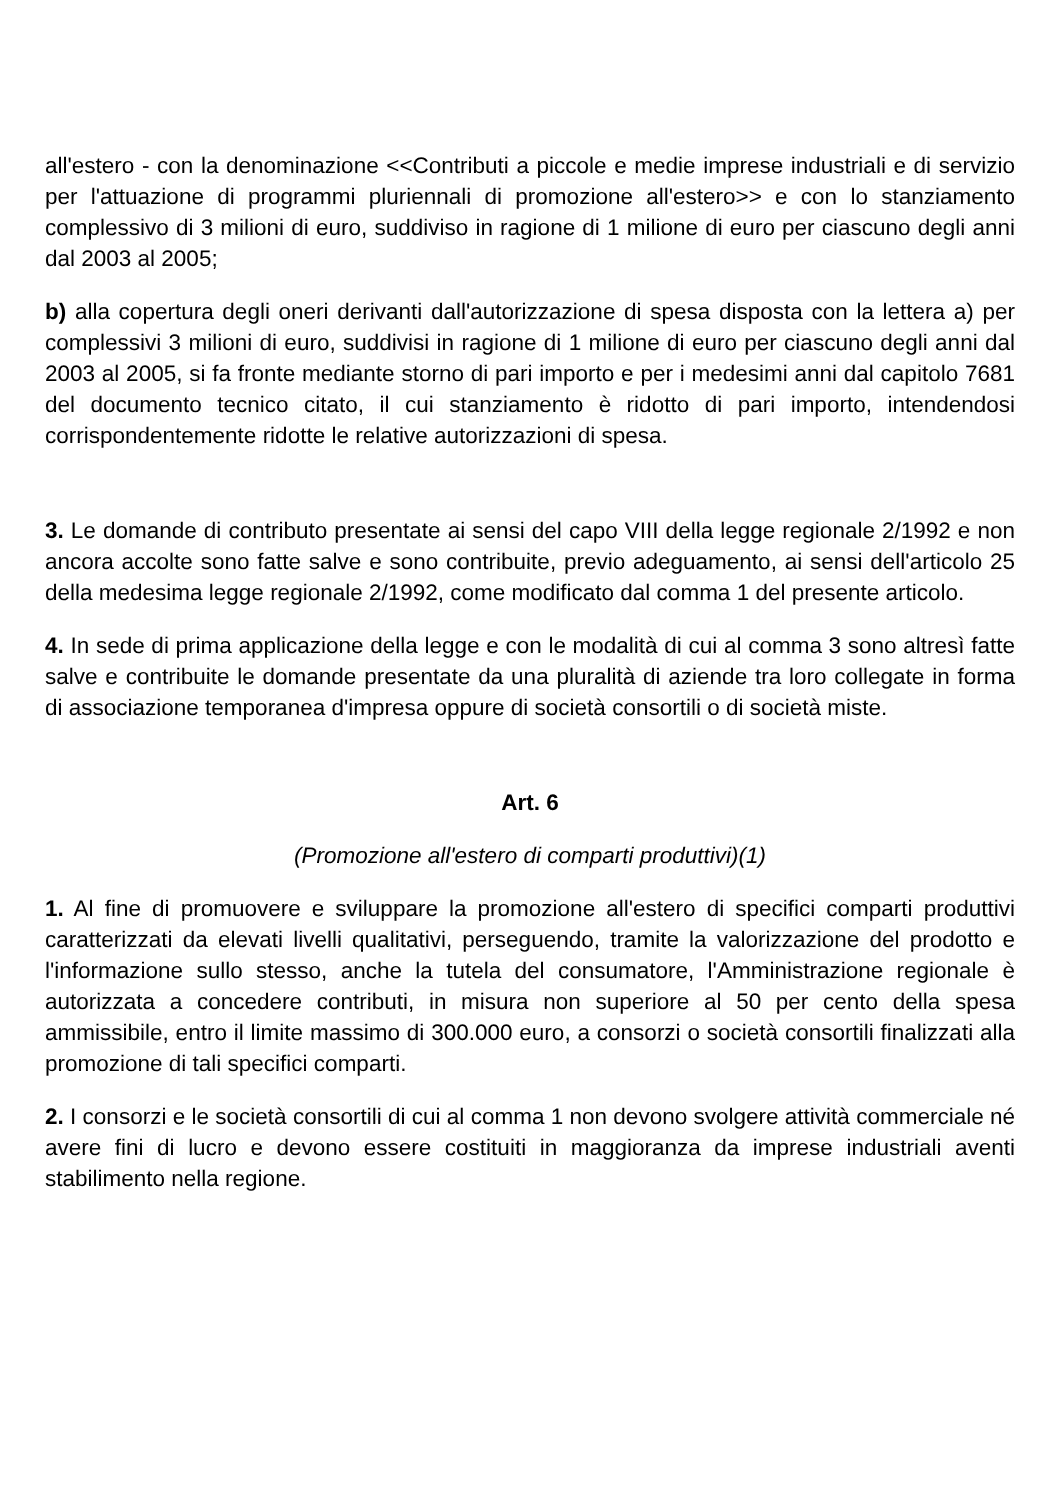all'estero - con la denominazione <<Contributi a piccole e medie imprese industriali e di servizio per l'attuazione di programmi pluriennali di promozione all'estero>> e con lo stanziamento complessivo di 3 milioni di euro, suddiviso in ragione di 1 milione di euro per ciascuno degli anni dal 2003 al 2005;
b) alla copertura degli oneri derivanti dall'autorizzazione di spesa disposta con la lettera a) per complessivi 3 milioni di euro, suddivisi in ragione di 1 milione di euro per ciascuno degli anni dal 2003 al 2005, si fa fronte mediante storno di pari importo e per i medesimi anni dal capitolo 7681 del documento tecnico citato, il cui stanziamento è ridotto di pari importo, intendendosi corrispondentemente ridotte le relative autorizzazioni di spesa.
3. Le domande di contributo presentate ai sensi del capo VIII della legge regionale 2/1992 e non ancora accolte sono fatte salve e sono contribuite, previo adeguamento, ai sensi dell'articolo 25 della medesima legge regionale 2/1992, come modificato dal comma 1 del presente articolo.
4. In sede di prima applicazione della legge e con le modalità di cui al comma 3 sono altresì fatte salve e contribuite le domande presentate da una pluralità di aziende tra loro collegate in forma di associazione temporanea d'impresa oppure di società consortili o di società miste.
Art. 6
(Promozione all'estero di comparti produttivi)(1)
1. Al fine di promuovere e sviluppare la promozione all'estero di specifici comparti produttivi caratterizzati da elevati livelli qualitativi, perseguendo, tramite la valorizzazione del prodotto e l'informazione sullo stesso, anche la tutela del consumatore, l'Amministrazione regionale è autorizzata a concedere contributi, in misura non superiore al 50 per cento della spesa ammissibile, entro il limite massimo di 300.000 euro, a consorzi o società consortili finalizzati alla promozione di tali specifici comparti.
2. I consorzi e le società consortili di cui al comma 1 non devono svolgere attività commerciale né avere fini di lucro e devono essere costituiti in maggioranza da imprese industriali aventi stabilimento nella regione.